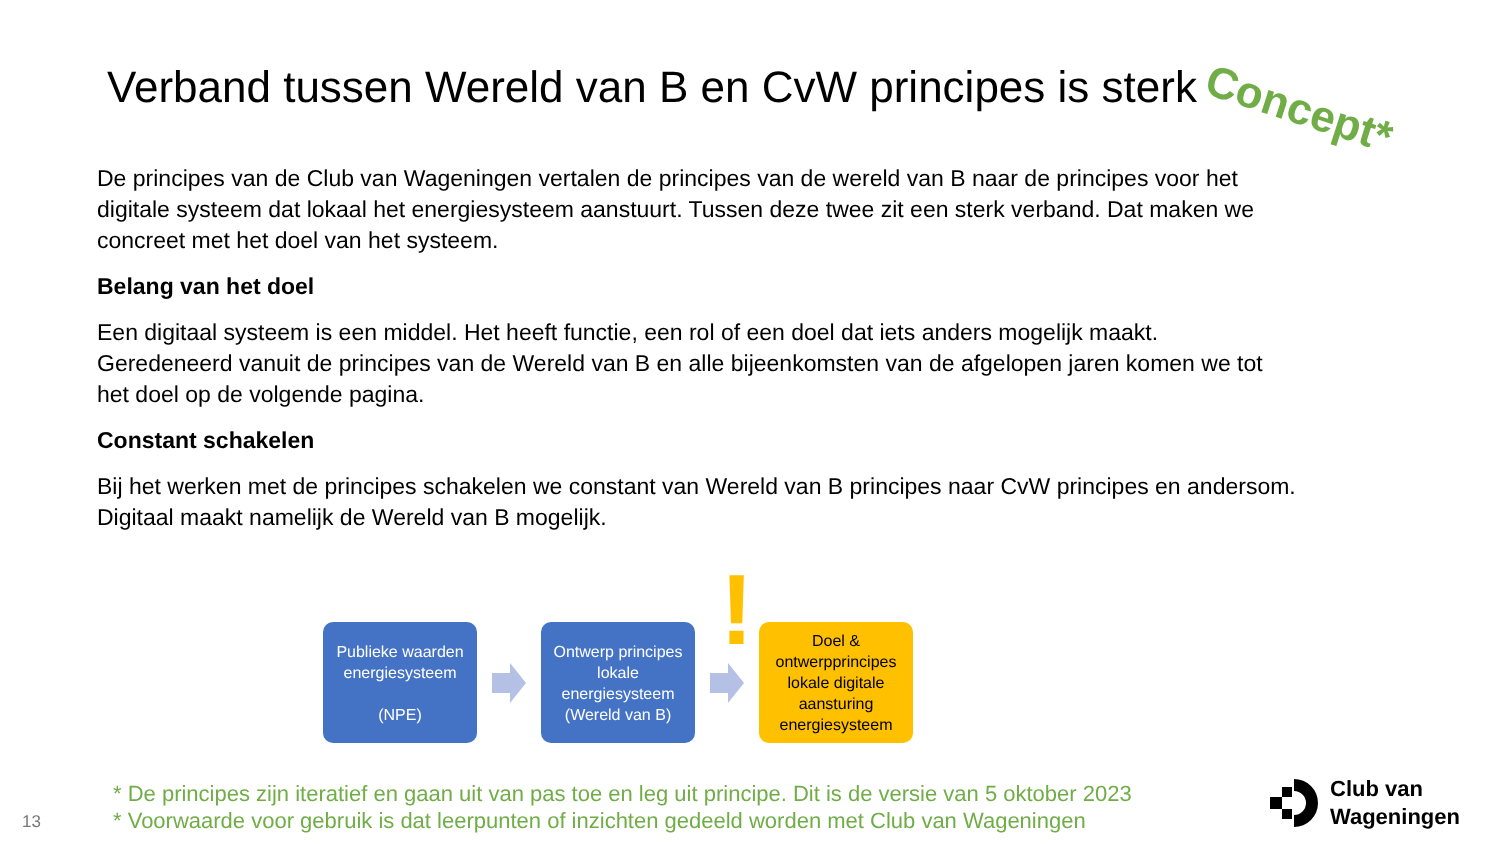Verband tussen Wereld van B en CvW principes is sterk Concept*
De principes van de Club van Wageningen vertalen de principes van de wereld van B naar de principes voor het digitale systeem dat lokaal het energiesysteem aanstuurt. Tussen deze twee zit een sterk verband. Dat maken we concreet met het doel van het systeem.
Belang van het doel
Een digitaal systeem is een middel. Het heeft functie, een rol of een doel dat iets anders mogelijk maakt. Geredeneerd vanuit de principes van de Wereld van B en alle bijeenkomsten van de afgelopen jaren komen we tot het doel op de volgende pagina.
Constant schakelen
Bij het werken met de principes schakelen we constant van Wereld van B principes naar CvW principes en andersom. Digitaal maakt namelijk de Wereld van B mogelijk.
!
Publieke waarden energiesysteem
(NPE)
Ontwerp principes lokale energiesysteem (Wereld van B)
Doel & ontwerpprincipes lokale digitale aansturing energiesysteem
* De principes zijn iteratief en gaan uit van pas toe en leg uit principe. Dit is de versie van 5 oktober 2023
* Voorwaarde voor gebruik is dat leerpunten of inzichten gedeeld worden met Club van Wageningen
13
Club van
Wageningen